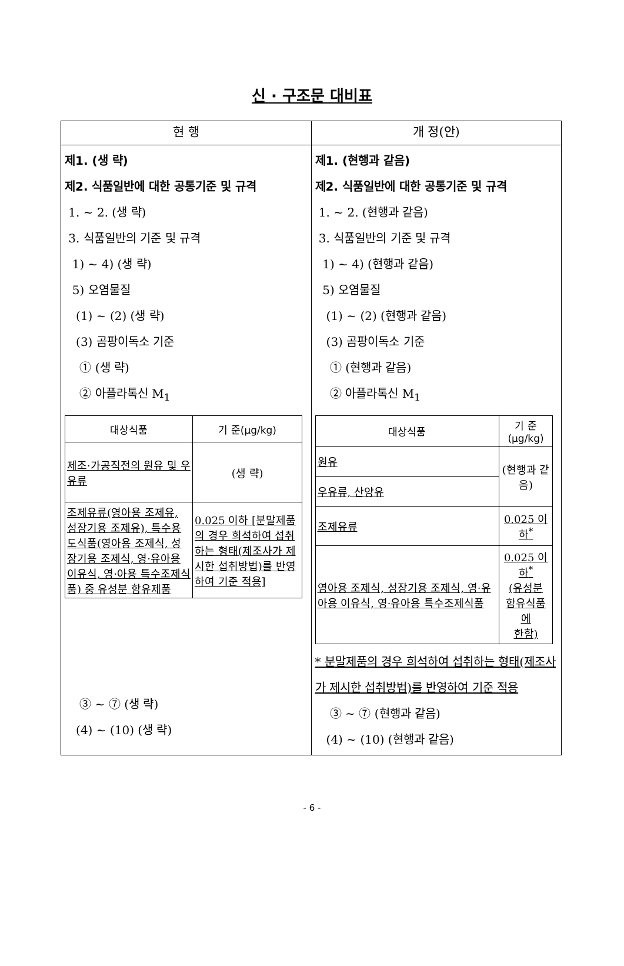신 · 구조문 대비표
| 현 행 | 개 정(안) |
| --- | --- |
| 제1. (생 략) 제2. 식품일반에 대한 공통기준 및 규격 1. ~ 2. (생 략) 3. 식품일반의 기준 및 규격 1) ~ 4) (생 략) 5) 오염물질 (1) ~ (2) (생 략) (3) 곰팡이독소 기준 ① (생 략) ② 아플라톡신 M<sub>1</sub> / 대상식품 / 기 준(μg/kg) / / --- / --- / / 제조·가공직전의 원유 및 우유류 / (생 략) / / 조제유류(영아용 조제유, 성장기용 조제유), 특수용도식품(영아용 조제식, 성장기용 조제식, 영·유아용 이유식, 영·아용 특수조제식품) 중 유성분 함유제품 / 0.025 이하 [분말제품의 경우 희석하여 섭취하는 형태(제조사가 제시한 섭취방법)를 반영하여 기준 적용] / ③ ~ ⑦ (생 략) (4) ~ (10) (생 략) | 제1. (현행과 같음) 제2. 식품일반에 대한 공통기준 및 규격 1. ~ 2. (현행과 같음) 3. 식품일반의 기준 및 규격 1) ~ 4) (현행과 같음) 5) 오염물질 (1) ~ (2) (현행과 같음) (3) 곰팡이독소 기준 ① (현행과 같음) ② 아플라톡신 M<sub>1</sub> / 대상식품 / 기 준(μg/kg) / / --- / --- / / 원유 / (현행과 같음) / / 우유류, 산양유 / / / 조제유류 / 0.025 이하<sup>*</sup> / / 영아용 조제식, 성장기용 조제식, 영·유아용 이유식, 영·유아용 특수조제식품 / 0.025 이하<sup>*</sup> (유성분 함유식품에 한함) / * 분말제품의 경우 희석하여 섭취하는 형태(제조사가 제시한 섭취방법)를 반영하여 기준 적용 ③ ~ ⑦ (현행과 같음) (4) ~ (10) (현행과 같음) |
- 6 -